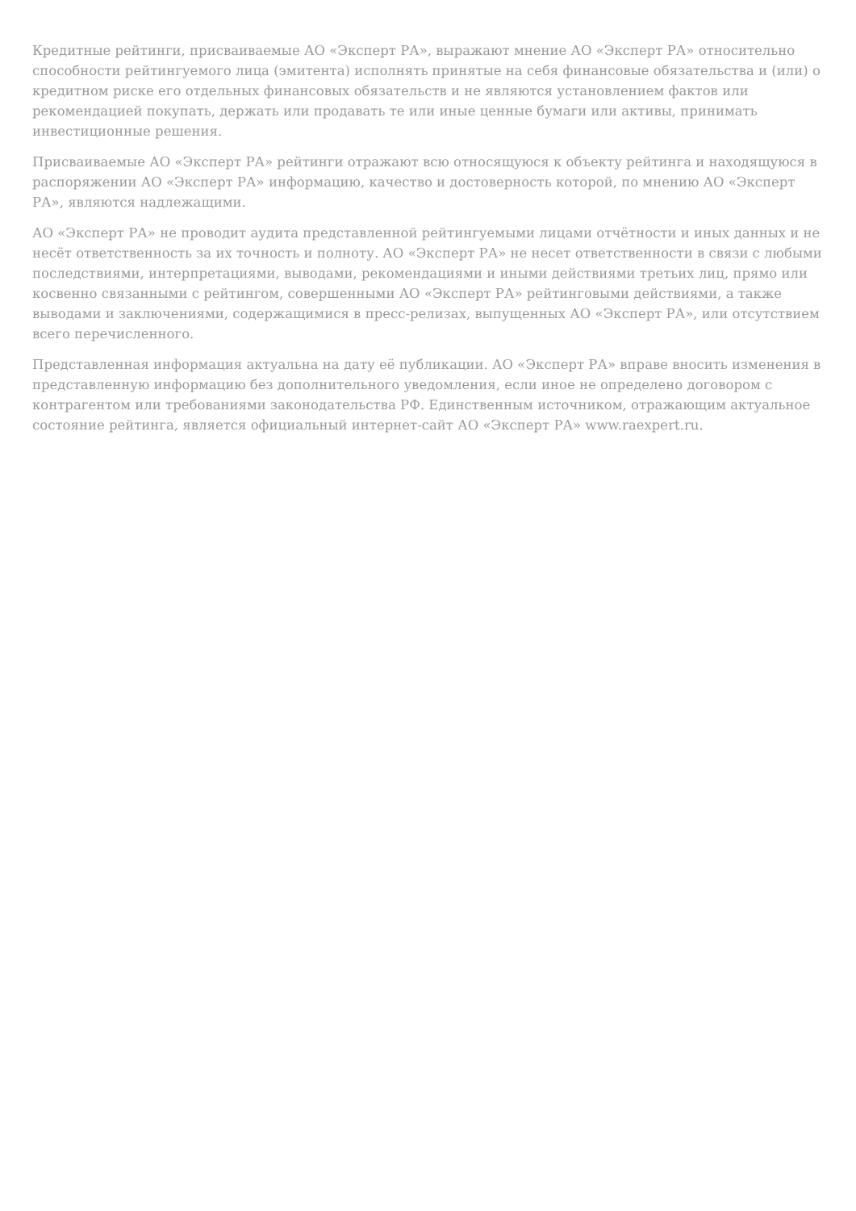Кредитные рейтинги, присваиваемые АО «Эксперт РА», выражают мнение АО «Эксперт РА» относительно способности рейтингуемого лица (эмитента) исполнять принятые на себя финансовые обязательства и (или) о кредитном риске его отдельных финансовых обязательств и не являются установлением фактов или рекомендацией покупать, держать или продавать те или иные ценные бумаги или активы, принимать инвестиционные решения.
Присваиваемые АО «Эксперт РА» рейтинги отражают всю относящуюся к объекту рейтинга и находящуюся в распоряжении АО «Эксперт РА» информацию, качество и достоверность которой, по мнению АО «Эксперт РА», являются надлежащими.
АО «Эксперт РА» не проводит аудита представленной рейтингуемыми лицами отчётности и иных данных и не несёт ответственность за их точность и полноту. АО «Эксперт РА» не несет ответственности в связи с любыми последствиями, интерпретациями, выводами, рекомендациями и иными действиями третьих лиц, прямо или косвенно связанными с рейтингом, совершенными АО «Эксперт РА» рейтинговыми действиями, а также выводами и заключениями, содержащимися в пресс-релизах, выпущенных АО «Эксперт РА», или отсутствием всего перечисленного.
Представленная информация актуальна на дату её публикации. АО «Эксперт РА» вправе вносить изменения в представленную информацию без дополнительного уведомления, если иное не определено договором с контрагентом или требованиями законодательства РФ. Единственным источником, отражающим актуальное состояние рейтинга, является официальный интернет-сайт АО «Эксперт РА» www.raexpert.ru.